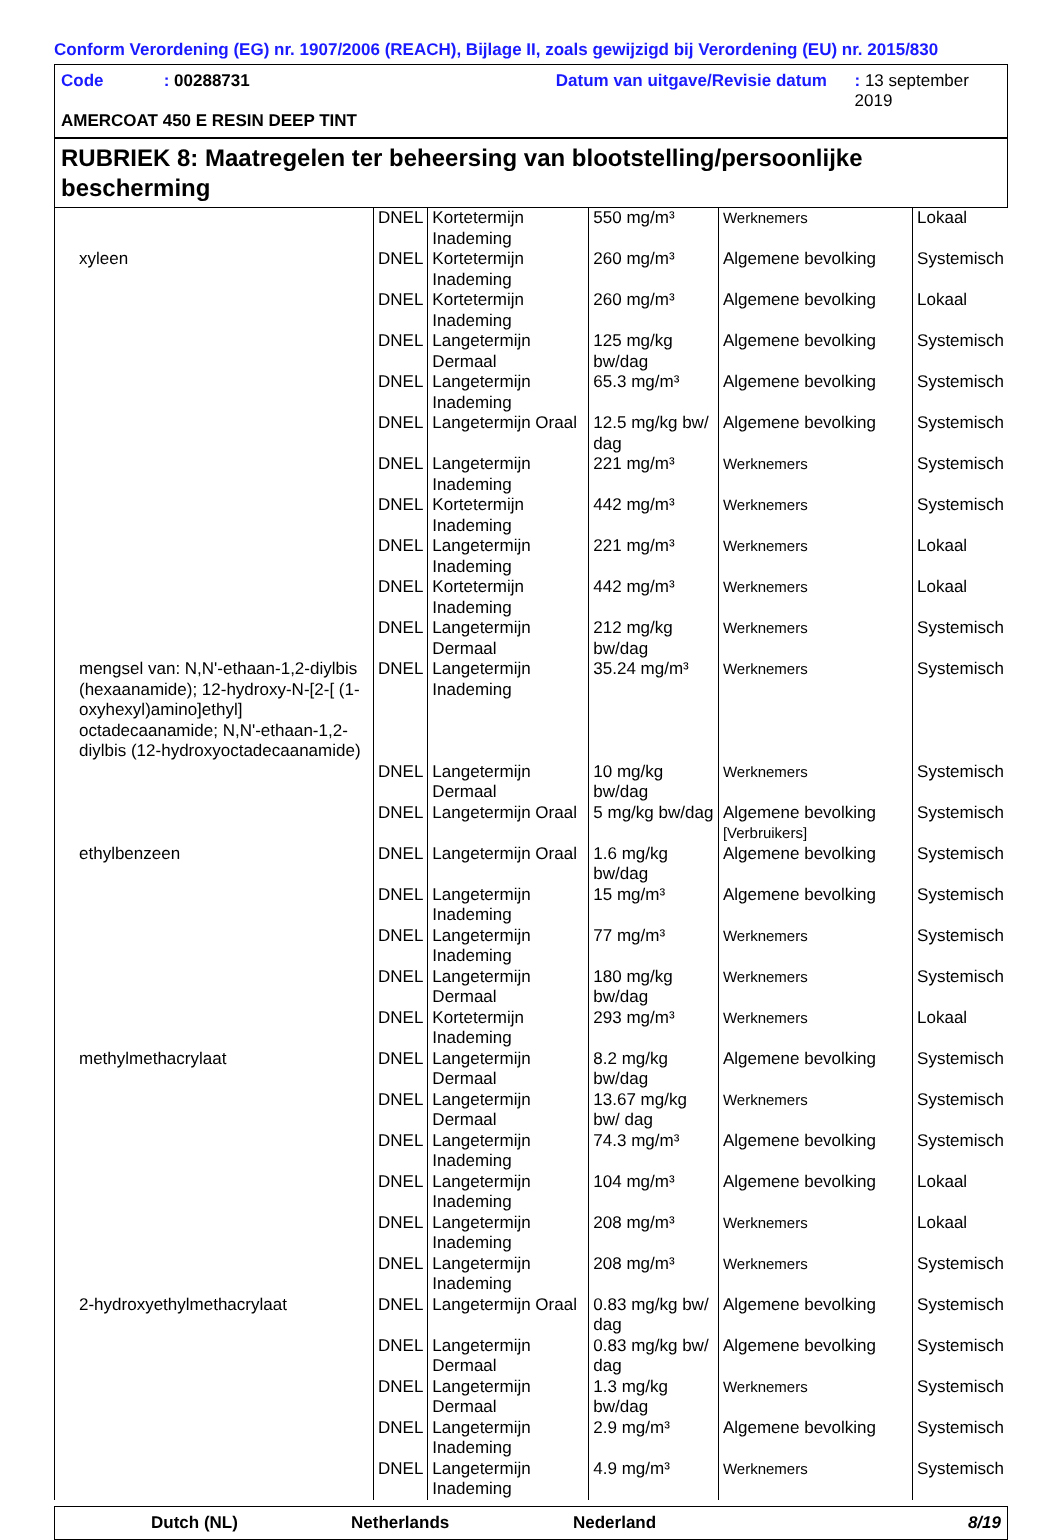Conform Verordening (EG) nr. 1907/2006 (REACH), Bijlage II, zoals gewijzigd bij Verordening (EU) nr. 2015/830
Code: 00288731 Datum van uitgave/Revisie datum: 13 september 2019
AMERCOAT 450 E RESIN DEEP TINT
RUBRIEK 8: Maatregelen ter beheersing van blootstelling/persoonlijke bescherming
| | DNEL | Kortetermijn Inademing | 550 mg/m³ | Werknemers | Lokaal |
| xyleen | DNEL | Kortetermijn Inademing | 260 mg/m³ | Algemene bevolking | Systemisch |
| | DNEL | Kortetermijn Inademing | 260 mg/m³ | Algemene bevolking | Lokaal |
| | DNEL | Langetermijn Dermaal | 125 mg/kg bw/dag | Algemene bevolking | Systemisch |
| | DNEL | Langetermijn Inademing | 65.3 mg/m³ | Algemene bevolking | Systemisch |
| | DNEL | Langetermijn Oraal | 12.5 mg/kg bw/ dag | Algemene bevolking | Systemisch |
| | DNEL | Langetermijn Inademing | 221 mg/m³ | Werknemers | Systemisch |
| | DNEL | Kortetermijn Inademing | 442 mg/m³ | Werknemers | Systemisch |
| | DNEL | Langetermijn Inademing | 221 mg/m³ | Werknemers | Lokaal |
| | DNEL | Kortetermijn Inademing | 442 mg/m³ | Werknemers | Lokaal |
| | DNEL | Langetermijn Dermaal | 212 mg/kg bw/dag | Werknemers | Systemisch |
| mengsel van: N,N'-ethaan-1,2-diylbis (hexaanamide); 12-hydroxy-N-[2-[ (1-oxyhexyl)amino]ethyl] octadecaanamide; N,N'-ethaan-1,2-diylbis (12-hydroxyoctadecaanamide) | DNEL | Langetermijn Inademing | 35.24 mg/m³ | Werknemers | Systemisch |
| | DNEL | Langetermijn Dermaal | 10 mg/kg bw/dag | Werknemers | Systemisch |
| | DNEL | Langetermijn Oraal | 5 mg/kg bw/dag | Algemene bevolking [Verbruikers] | Systemisch |
| ethylbenzeen | DNEL | Langetermijn Oraal | 1.6 mg/kg bw/dag | Algemene bevolking | Systemisch |
| | DNEL | Langetermijn Inademing | 15 mg/m³ | Algemene bevolking | Systemisch |
| | DNEL | Langetermijn Inademing | 77 mg/m³ | Werknemers | Systemisch |
| | DNEL | Langetermijn Dermaal | 180 mg/kg bw/dag | Werknemers | Systemisch |
| | DNEL | Kortetermijn Inademing | 293 mg/m³ | Werknemers | Lokaal |
| methylmethacrylaat | DNEL | Langetermijn Dermaal | 8.2 mg/kg bw/dag | Algemene bevolking | Systemisch |
| | DNEL | Langetermijn Dermaal | 13.67 mg/kg bw/ dag | Werknemers | Systemisch |
| | DNEL | Langetermijn Inademing | 74.3 mg/m³ | Algemene bevolking | Systemisch |
| | DNEL | Langetermijn Inademing | 104 mg/m³ | Algemene bevolking | Lokaal |
| | DNEL | Langetermijn Inademing | 208 mg/m³ | Werknemers | Lokaal |
| | DNEL | Langetermijn Inademing | 208 mg/m³ | Werknemers | Systemisch |
| 2-hydroxyethylmethacrylaat | DNEL | Langetermijn Oraal | 0.83 mg/kg bw/ dag | Algemene bevolking | Systemisch |
| | DNEL | Langetermijn Dermaal | 0.83 mg/kg bw/ dag | Algemene bevolking | Systemisch |
| | DNEL | Langetermijn Dermaal | 1.3 mg/kg bw/dag | Werknemers | Systemisch |
| | DNEL | Langetermijn Inademing | 2.9 mg/m³ | Algemene bevolking | Systemisch |
| | DNEL | Langetermijn Inademing | 4.9 mg/m³ | Werknemers | Systemisch |
Dutch (NL) Netherlands Nederland 8/19